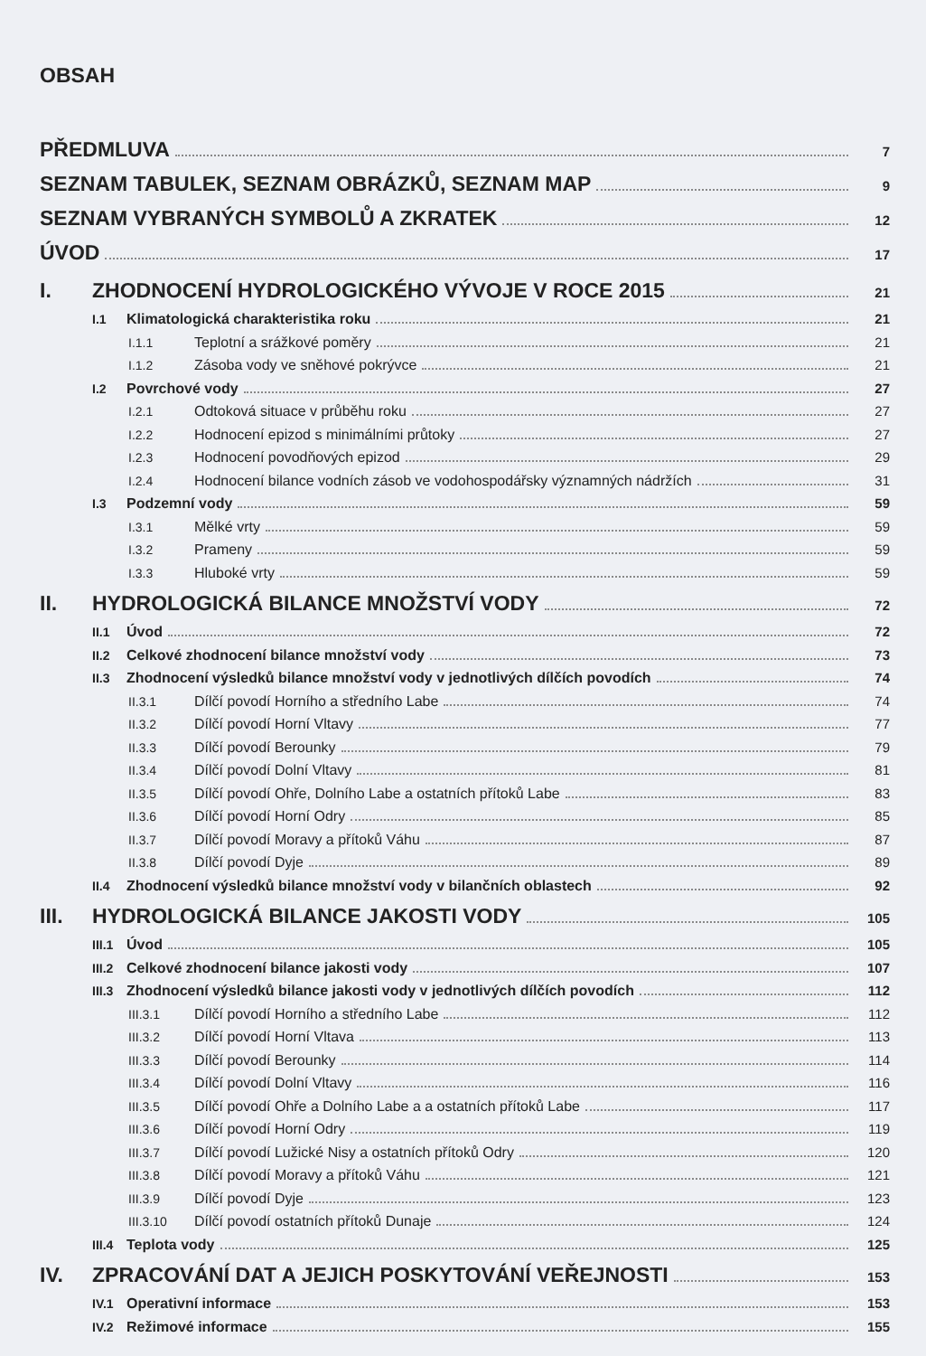OBSAH
PŘEDMLUVA 7
SEZNAM TABULEK, SEZNAM OBRÁZKŮ, SEZNAM MAP 9
SEZNAM VYBRANÝCH SYMBOLŮ A ZKRATEK 12
ÚVOD 17
I. ZHODNOCENÍ HYDROLOGICKÉHO VÝVOJE V ROCE 2015 21
I.1 Klimatologická charakteristika roku 21
I.1.1 Teplotní a srážkové poměry 21
I.1.2 Zásoba vody ve sněhové pokrývce 21
I.2 Povrchové vody 27
I.2.1 Odtoková situace v průběhu roku 27
I.2.2 Hodnocení epizod s minimálními průtoky 27
I.2.3 Hodnocení povodňových epizod 29
I.2.4 Hodnocení bilance vodních zásob ve vodohospodářsky významných nádržích 31
I.3 Podzemní vody 59
I.3.1 Mělké vrty 59
I.3.2 Prameny 59
I.3.3 Hluboké vrty 59
II. HYDROLOGICKÁ BILANCE MNOŽSTVÍ VODY 72
II.1 Úvod 72
II.2 Celkové zhodnocení bilance množství vody 73
II.3 Zhodnocení výsledků bilance množství vody v jednotlivých dílčích povodích 74
II.3.1 Dílčí povodí Horního a středního Labe 74
II.3.2 Dílčí povodí Horní Vltavy 77
II.3.3 Dílčí povodí Berounky 79
II.3.4 Dílčí povodí Dolní Vltavy 81
II.3.5 Dílčí povodí Ohře, Dolního Labe a ostatních přítoků Labe 83
II.3.6 Dílčí povodí Horní Odry 85
II.3.7 Dílčí povodí Moravy a přítoků Váhu 87
II.3.8 Dílčí povodí Dyje 89
II.4 Zhodnocení výsledků bilance množství vody v bilančních oblastech 92
III. HYDROLOGICKÁ BILANCE JAKOSTI VODY 105
III.1 Úvod 105
III.2 Celkové zhodnocení bilance jakosti vody 107
III.3 Zhodnocení výsledků bilance jakosti vody v jednotlivých dílčích povodích 112
III.3.1 Dílčí povodí Horního a středního Labe 112
III.3.2 Dílčí povodí Horní Vltava 113
III.3.3 Dílčí povodí Berounky 114
III.3.4 Dílčí povodí Dolní Vltavy 116
III.3.5 Dílčí povodí Ohře a Dolního Labe a a ostatních přítoků Labe 117
III.3.6 Dílčí povodí Horní Odry 119
III.3.7 Dílčí povodí Lužické Nisy a ostatních přítoků Odry 120
III.3.8 Dílčí povodí Moravy a přítoků Váhu 121
III.3.9 Dílčí povodí Dyje 123
III.3.10 Dílčí povodí ostatních přítoků Dunaje 124
III.4 Teplota vody 125
IV. ZPRACOVÁNÍ DAT A JEJICH POSKYTOVÁNÍ VEŘEJNOSTI 153
IV.1 Operativní informace 153
IV.2 Režimové informace 155